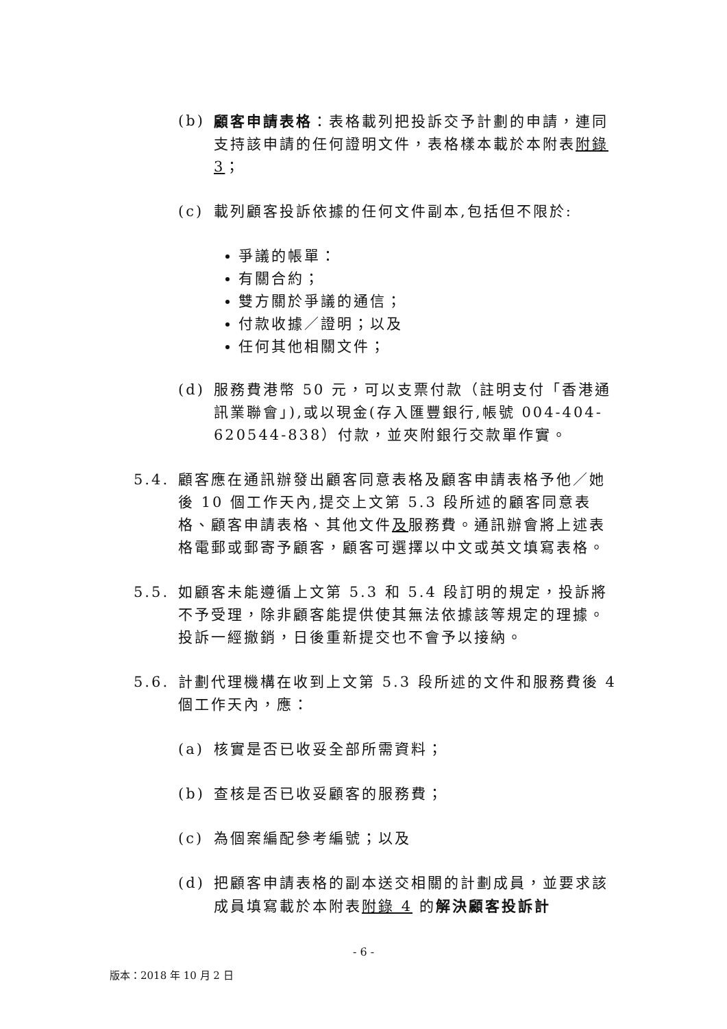(b) 顧客申請表格：表格載列把投訴交予計劃的申請，連同支持該申請的任何證明文件，表格樣本載於本附表附錄 3；
(c) 載列顧客投訴依據的任何文件副本,包括但不限於:
爭議的帳單：
有關合約；
雙方關於爭議的通信；
付款收據／證明；以及
任何其他相關文件；
(d) 服務費港幣 50 元，可以支票付款（註明支付「香港通訊業聯會」),或以現金(存入匯豐銀行,帳號 004-404-620544-838）付款，並夾附銀行交款單作實。
5.4. 顧客應在通訊辦發出顧客同意表格及顧客申請表格予他／她後 10 個工作天內,提交上文第 5.3 段所述的顧客同意表格、顧客申請表格、其他文件及服務費。通訊辦會將上述表格電郵或郵寄予顧客，顧客可選擇以中文或英文填寫表格。
5.5. 如顧客未能遵循上文第 5.3 和 5.4 段訂明的規定，投訴將不予受理，除非顧客能提供使其無法依據該等規定的理據。投訴一經撤銷，日後重新提交也不會予以接納。
5.6. 計劃代理機構在收到上文第 5.3 段所述的文件和服務費後 4 個工作天內，應：
(a) 核實是否已收妥全部所需資料；
(b) 查核是否已收妥顧客的服務費；
(c) 為個案編配參考編號；以及
(d) 把顧客申請表格的副本送交相關的計劃成員，並要求該成員填寫載於本附表附錄 4 的解決顧客投訴計
- 6 -
版本：2018 年 10 月 2 日